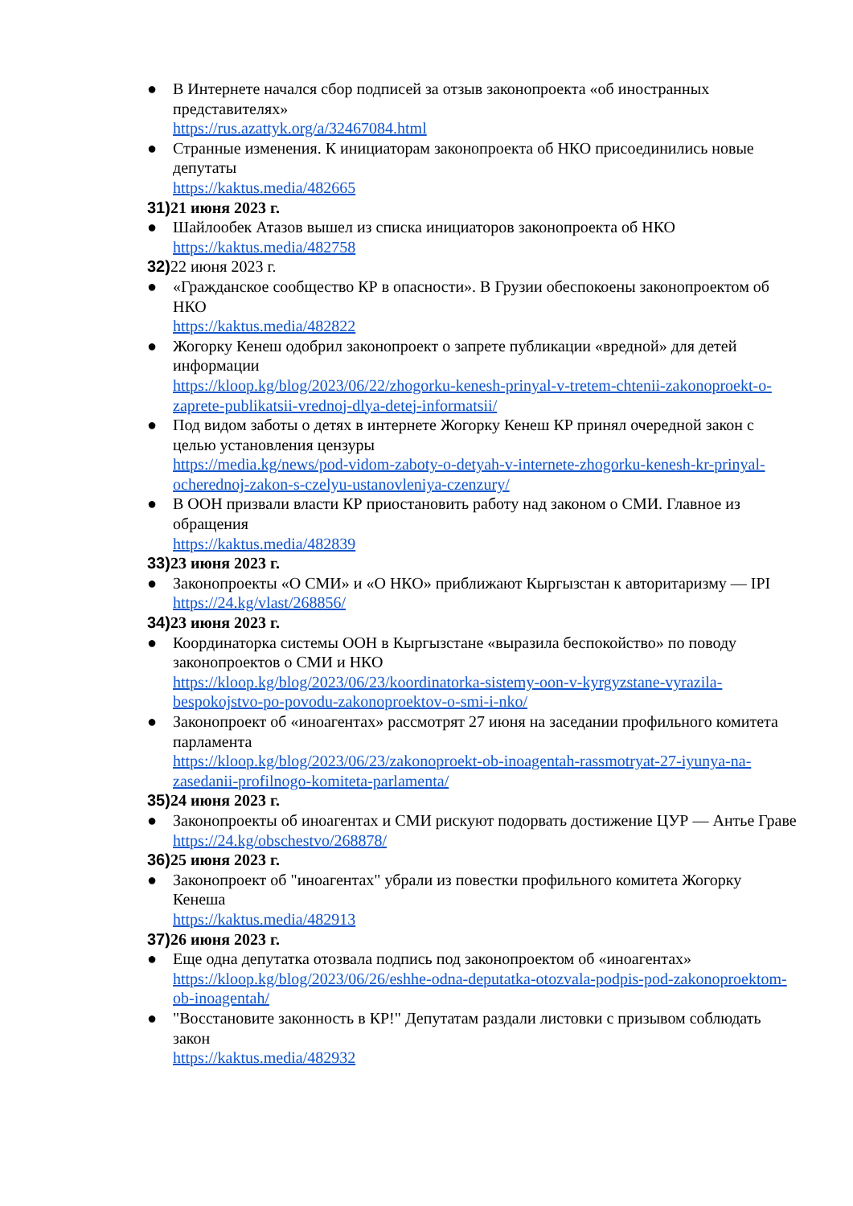● В Интернете начался сбор подписей за отзыв законопроекта «об иностранных представителях»
https://rus.azattyk.org/a/32467084.html
● Странные изменения. К инициаторам законопроекта об НКО присоединились новые депутаты
https://kaktus.media/482665
31) 21 июня 2023 г.
● Шайлообек Атазов вышел из списка инициаторов законопроекта об НКО
https://kaktus.media/482758
32) 22 июня 2023 г.
● «Гражданское сообщество КР в опасности». В Грузии обеспокоены законопроектом об НКО
https://kaktus.media/482822
● Жогорку Кенеш одобрил законопроект о запрете публикации «вредной» для детей информации
https://kloop.kg/blog/2023/06/22/zhogorku-kenesh-prinyal-v-tretem-chtenii-zakonoproekt-o-zaprete-publikatsii-vrednoj-dlya-detej-informatsii/
● Под видом заботы о детях в интернете Жогорку Кенеш КР принял очередной закон с целью установления цензуры
https://media.kg/news/pod-vidom-zaboty-o-detyah-v-internete-zhogorku-kenesh-kr-prinyal-ocherednoj-zakon-s-czelyu-ustanovleniya-czenzury/
● В ООН призвали власти КР приостановить работу над законом о СМИ. Главное из обращения
https://kaktus.media/482839
33) 23 июня 2023 г.
● Законопроекты «О СМИ» и «О НКО» приближают Кыргызстан к авторитаризму — IPI
https://24.kg/vlast/268856/
34) 23 июня 2023 г.
● Координаторка системы ООН в Кыргызстане «выразила беспокойство» по поводу законопроектов о СМИ и НКО
https://kloop.kg/blog/2023/06/23/koordinatorka-sistemy-oon-v-kyrgyzstane-vyrazila-bespokojstvo-po-povodu-zakonoproektov-o-smi-i-nko/
● Законопроект об «иноагентах» рассмотрят 27 июня на заседании профильного комитета парламента
https://kloop.kg/blog/2023/06/23/zakonoproekt-ob-inoagentah-rassmotryat-27-iyunya-na-zasedanii-profilnogo-komiteta-parlamenta/
35) 24 июня 2023 г.
● Законопроекты об иноагентах и СМИ рискуют подорвать достижение ЦУР — Антье Граве
https://24.kg/obschestvo/268878/
36) 25 июня 2023 г.
● Законопроект об "иноагентах" убрали из повестки профильного комитета Жогорку Кенеша
https://kaktus.media/482913
37) 26 июня 2023 г.
● Еще одна депутатка отозвала подпись под законопроектом об «иноагентах»
https://kloop.kg/blog/2023/06/26/eshhe-odna-deputatka-otozvala-podpis-pod-zakonoproektom-ob-inoagentah/
● "Восстановите законность в КР!" Депутатам раздали листовки с призывом соблюдать закон
https://kaktus.media/482932